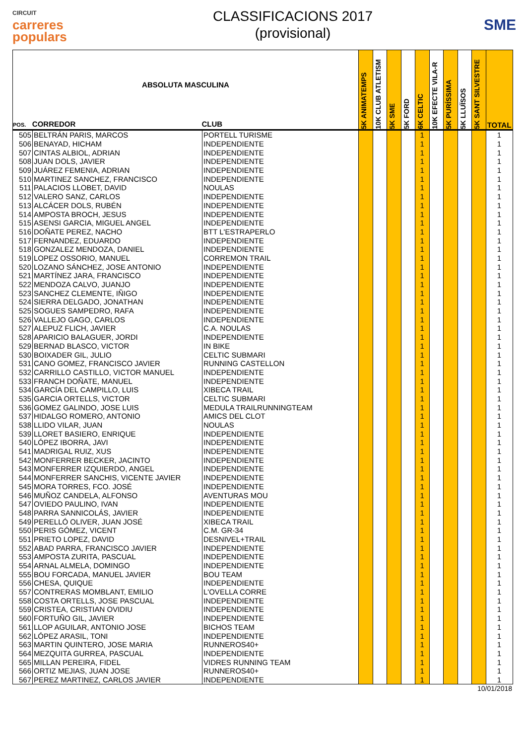CIRCUIT
carreres
populars
CLASSIFICACIONS 2017
(provisional)
SME
| ABSOLUTA MASCULINA POS. CORREDOR CLUB | | | 5K ANIMATEMPS | 10K CLUB ATLETISM | 5K SME | 5K FORD | 6K CELTIC | 10K EFECTE VILA-R | 5K PURÍSSIMA | 5K LLUÏSOS | 5K SANT SILVESTRE | TOTAL |
| --- | --- | --- | --- | --- | --- | --- | --- | --- | --- | --- | --- | --- |
| 505 | BELTRÁN PARIS, MARCOS | PORTELL TURISME | | | | | 1 | | | | | 1 |
| 506 | BENAYAD, HICHAM | INDEPENDIENTE | | | | | 1 | | | | | 1 |
| 507 | CINTAS ALBIOL, ADRIAN | INDEPENDIENTE | | | | | 1 | | | | | 1 |
| 508 | JUAN DOLS, JAVIER | INDEPENDIENTE | | | | | 1 | | | | | 1 |
| 509 | JUÁREZ FEMENIA, ADRIAN | INDEPENDIENTE | | | | | 1 | | | | | 1 |
| 510 | MARTINEZ SANCHEZ, FRANCISCO | INDEPENDIENTE | | | | | 1 | | | | | 1 |
| 511 | PALACIOS LLOBET, DAVID | NOULAS | | | | | 1 | | | | | 1 |
| 512 | VALERO SANZ, CARLOS | INDEPENDIENTE | | | | | 1 | | | | | 1 |
| 513 | ALCÁCER DOLS, RUBÉN | INDEPENDIENTE | | | | | 1 | | | | | 1 |
| 514 | AMPOSTA BROCH, JESUS | INDEPENDIENTE | | | | | 1 | | | | | 1 |
| 515 | ASENSI GARCIA, MIGUEL ANGEL | INDEPENDIENTE | | | | | 1 | | | | | 1 |
| 516 | DOÑATE PEREZ, NACHO | BTT L'ESTRAPERLO | | | | | 1 | | | | | 1 |
| 517 | FERNANDEZ, EDUARDO | INDEPENDIENTE | | | | | 1 | | | | | 1 |
| 518 | GONZALEZ MENDOZA, DANIEL | INDEPENDIENTE | | | | | 1 | | | | | 1 |
| 519 | LOPEZ OSSORIO, MANUEL | CORREMON TRAIL | | | | | 1 | | | | | 1 |
| 520 | LOZANO SÁNCHEZ, JOSE ANTONIO | INDEPENDIENTE | | | | | 1 | | | | | 1 |
| 521 | MARTÍNEZ JARA, FRANCISCO | INDEPENDIENTE | | | | | 1 | | | | | 1 |
| 522 | MENDOZA CALVO, JUANJO | INDEPENDIENTE | | | | | 1 | | | | | 1 |
| 523 | SANCHEZ CLEMENTE, IÑIGO | INDEPENDIENTE | | | | | 1 | | | | | 1 |
| 524 | SIERRA DELGADO, JONATHAN | INDEPENDIENTE | | | | | 1 | | | | | 1 |
| 525 | SOGUES SAMPEDRO, RAFA | INDEPENDIENTE | | | | | 1 | | | | | 1 |
| 526 | VALLEJO GAGO, CARLOS | INDEPENDIENTE | | | | | 1 | | | | | 1 |
| 527 | ALEPUZ FLICH, JAVIER | C.A. NOULAS | | | | | 1 | | | | | 1 |
| 528 | APARICIO BALAGUER, JORDI | INDEPENDIENTE | | | | | 1 | | | | | 1 |
| 529 | BERNAD BLASCO, VICTOR | IN BIKE | | | | | 1 | | | | | 1 |
| 530 | BOIXADER GIL, JULIO | CELTIC SUBMARI | | | | | 1 | | | | | 1 |
| 531 | CANO GOMEZ, FRANCISCO JAVIER | RUNNING CASTELLON | | | | | 1 | | | | | 1 |
| 532 | CARRILLO CASTILLO, VICTOR MANUEL | INDEPENDIENTE | | | | | 1 | | | | | 1 |
| 533 | FRANCH DOÑATE, MANUEL | INDEPENDIENTE | | | | | 1 | | | | | 1 |
| 534 | GARCÍA DEL CAMPILLO, LUIS | XIBECA TRAIL | | | | | 1 | | | | | 1 |
| 535 | GARCIA ORTELLS, VICTOR | CELTIC SUBMARI | | | | | 1 | | | | | 1 |
| 536 | GOMEZ GALINDO, JOSE LUIS | MEDULA TRAILRUNNINGTEAM | | | | | 1 | | | | | 1 |
| 537 | HIDALGO ROMERO, ANTONIO | AMICS DEL CLOT | | | | | 1 | | | | | 1 |
| 538 | LLIDO VILAR, JUAN | NOULAS | | | | | 1 | | | | | 1 |
| 539 | LLORET BASIERO, ENRIQUE | INDEPENDIENTE | | | | | 1 | | | | | 1 |
| 540 | LÓPEZ IBORRA, JAVI | INDEPENDIENTE | | | | | 1 | | | | | 1 |
| 541 | MADRIGAL RUIZ, XUS | INDEPENDIENTE | | | | | 1 | | | | | 1 |
| 542 | MONFERRER BECKER, JACINTO | INDEPENDIENTE | | | | | 1 | | | | | 1 |
| 543 | MONFERRER IZQUIERDO, ANGEL | INDEPENDIENTE | | | | | 1 | | | | | 1 |
| 544 | MONFERRER SANCHIS, VICENTE JAVIER | INDEPENDIENTE | | | | | 1 | | | | | 1 |
| 545 | MORA TORRES, FCO. JOSÉ | INDEPENDIENTE | | | | | 1 | | | | | 1 |
| 546 | MUÑOZ CANDELA, ALFONSO | AVENTURAS MOU | | | | | 1 | | | | | 1 |
| 547 | OVIEDO PAULINO, IVAN | INDEPENDIENTE | | | | | 1 | | | | | 1 |
| 548 | PARRA SANNICOLÁS, JAVIER | INDEPENDIENTE | | | | | 1 | | | | | 1 |
| 549 | PERELLÓ OLIVER, JUAN JOSÉ | XIBECA TRAIL | | | | | 1 | | | | | 1 |
| 550 | PERIS GÓMEZ, VICENT | C.M. GR-34 | | | | | 1 | | | | | 1 |
| 551 | PRIETO LOPEZ, DAVID | DESNIVEL+TRAIL | | | | | 1 | | | | | 1 |
| 552 | ABAD PARRA, FRANCISCO JAVIER | INDEPENDIENTE | | | | | 1 | | | | | 1 |
| 553 | AMPOSTA ZURITA, PASCUAL | INDEPENDIENTE | | | | | 1 | | | | | 1 |
| 554 | ARNAL ALMELA, DOMINGO | INDEPENDIENTE | | | | | 1 | | | | | 1 |
| 555 | BOU FORCADA, MANUEL JAVIER | BOU TEAM | | | | | 1 | | | | | 1 |
| 556 | CHESA, QUIQUE | INDEPENDIENTE | | | | | 1 | | | | | 1 |
| 557 | CONTRERAS MOMBLANT, EMILIO | L'OVELLA CORRE | | | | | 1 | | | | | 1 |
| 558 | COSTA ORTELLS, JOSE PASCUAL | INDEPENDIENTE | | | | | 1 | | | | | 1 |
| 559 | CRISTEA, CRISTIAN OVIDIU | INDEPENDIENTE | | | | | 1 | | | | | 1 |
| 560 | FORTUÑO GIL, JAVIER | INDEPENDIENTE | | | | | 1 | | | | | 1 |
| 561 | LLOP AGUILAR, ANTONIO JOSE | BICHOS TEAM | | | | | 1 | | | | | 1 |
| 562 | LÓPEZ ARASIL, TONI | INDEPENDIENTE | | | | | 1 | | | | | 1 |
| 563 | MARTIN QUINTERO, JOSE MARIA | RUNNEROS40+ | | | | | 1 | | | | | 1 |
| 564 | MEZQUITA GURREA, PASCUAL | INDEPENDIENTE | | | | | 1 | | | | | 1 |
| 565 | MILLAN PEREIRA, FIDEL | VIDRES RUNNING TEAM | | | | | 1 | | | | | 1 |
| 566 | ORTIZ MEJIAS, JUAN JOSE | RUNNEROS40+ | | | | | 1 | | | | | 1 |
| 567 | PEREZ MARTINEZ, CARLOS JAVIER | INDEPENDIENTE | | | | | 1 | | | | | 1 |
10/01/2018